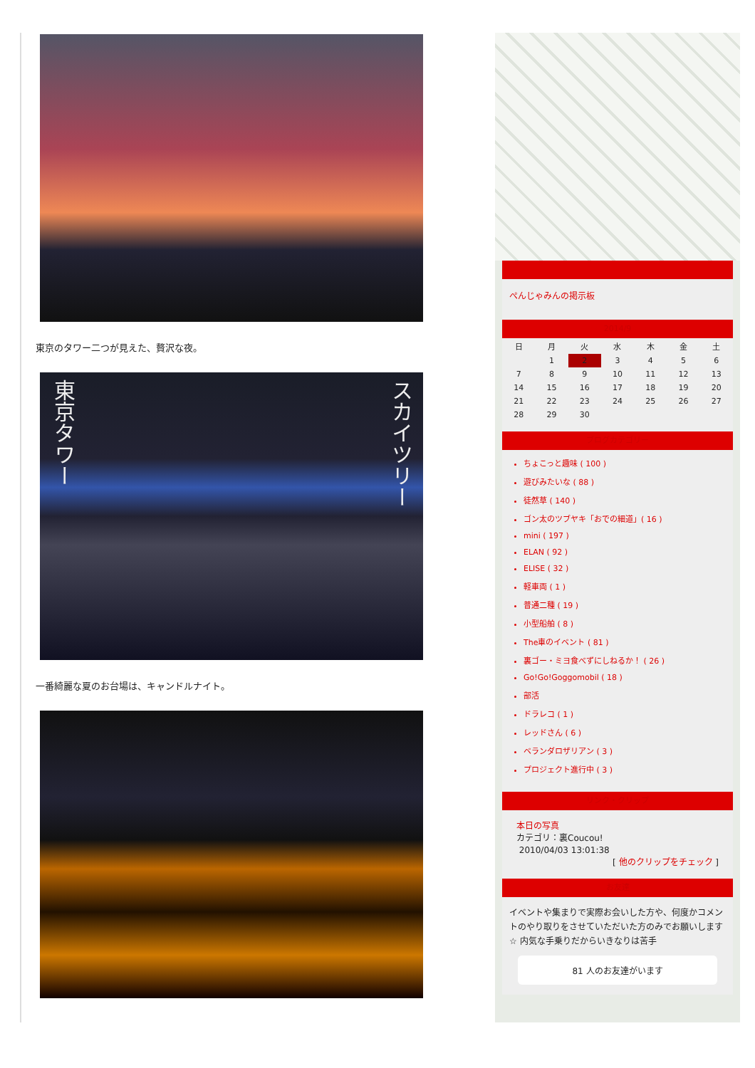東京のタワー二つが見えた、贅沢な夜。
東京タワー スカイツリー
一番綺麗な夏のお台場は、キャンドルナイト。
ぺんじゃみんの掲示板
<< 2014/9 >>
| 日 | 月 | 火 | 水 | 木 | 金 | 土 |
| --- | --- | --- | --- | --- | --- | --- |
| | 1 | 2 | 3 | 4 | 5 | 6 |
| 7 | 8 | 9 | 10 | 11 | 12 | 13 |
| 14 | 15 | 16 | 17 | 18 | 19 | 20 |
| 21 | 22 | 23 | 24 | 25 | 26 | 27 |
| 28 | 29 | 30 | | | | |
ブログカテゴリー
ちょこっと趣味 ( 100 )
遊びみたいな ( 88 )
徒然草 ( 140 )
ゴン太のツブヤキ「おでの細道」( 16 )
mini ( 197 )
ELAN ( 92 )
ELISE ( 32 )
軽車両 ( 1 )
普通二種 ( 19 )
小型船舶 ( 8 )
The車のイベント ( 81 )
裏ゴー・ミヨ食べずにしねるか！ ( 26 )
Go!Go!Goggomobil ( 18 )
部活
ドラレコ ( 1 )
レッドさん ( 6 )
ベランダロザリアン ( 3 )
プロジェクト進行中 ( 3 )
リンク・クリップ
本日の写真
カテゴリ：裏Coucou!
2010/04/03 13:01:38
[ 他のクリップをチェック ]
お友達
イベントや集まりで実際お会いした方や、何度かコメントのやり取りをさせていただいた方のみでお願いします☆ 内気な手乗りだからいきなりは苦手
81 人のお友達がいます